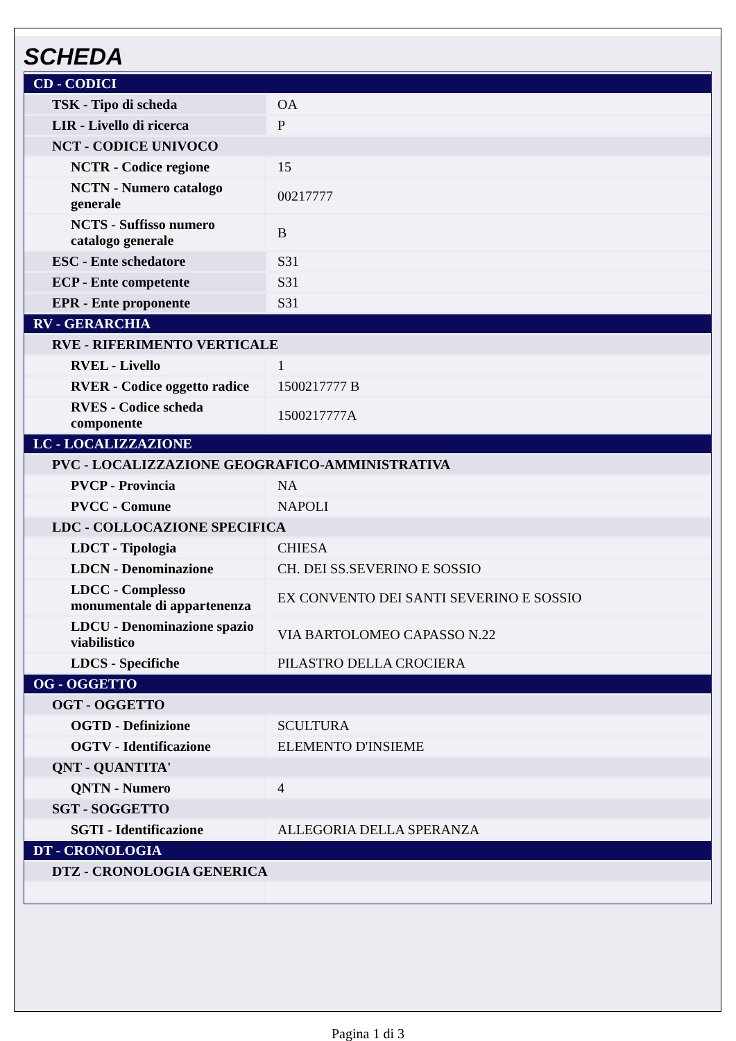SCHEDA
| CD - CODICI | |
| TSK - Tipo di scheda | OA |
| LIR - Livello di ricerca | P |
| NCT - CODICE UNIVOCO | |
| NCTR - Codice regione | 15 |
| NCTN - Numero catalogo generale | 00217777 |
| NCTS - Suffisso numero catalogo generale | B |
| ESC - Ente schedatore | S31 |
| ECP - Ente competente | S31 |
| EPR - Ente proponente | S31 |
| RV - GERARCHIA | |
| RVE - RIFERIMENTO VERTICALE | |
| RVEL - Livello | 1 |
| RVER - Codice oggetto radice | 1500217777 B |
| RVES - Codice scheda componente | 1500217777A |
| LC - LOCALIZZAZIONE | |
| PVC - LOCALIZZAZIONE GEOGRAFICO-AMMINISTRATIVA | |
| PVCP - Provincia | NA |
| PVCC - Comune | NAPOLI |
| LDC - COLLOCAZIONE SPECIFICA | |
| LDCT - Tipologia | CHIESA |
| LDCN - Denominazione | CH. DEI SS.SEVERINO E SOSSIO |
| LDCC - Complesso monumentale di appartenenza | EX CONVENTO DEI SANTI SEVERINO E SOSSIO |
| LDCU - Denominazione spazio viabilistico | VIA BARTOLOMEO CAPASSO N.22 |
| LDCS - Specifiche | PILASTRO DELLA CROCIERA |
| OG - OGGETTO | |
| OGT - OGGETTO | |
| OGTD - Definizione | SCULTURA |
| OGTV - Identificazione | ELEMENTO D'INSIEME |
| QNT - QUANTITA' | |
| QNTN - Numero | 4 |
| SGT - SOGGETTO | |
| SGTI - Identificazione | ALLEGORIA DELLA SPERANZA |
| DT - CRONOLOGIA | |
| DTZ - CRONOLOGIA GENERICA | |
Pagina 1 di 3